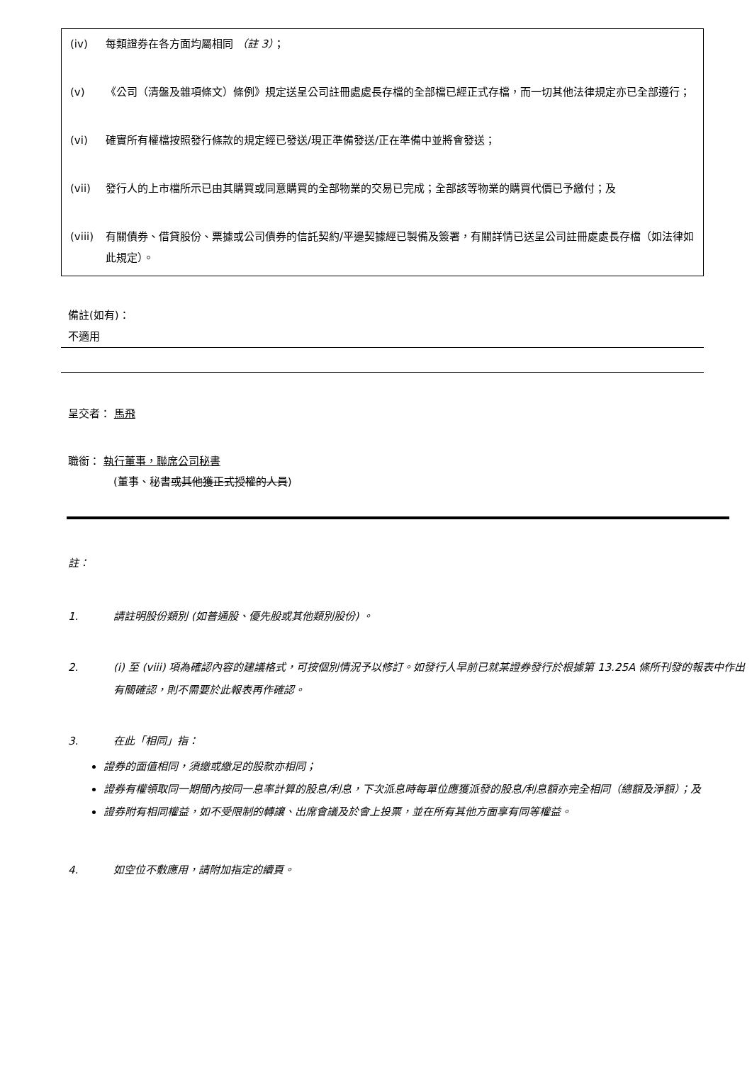(iv) 每類證券在各方面均屬相同 （註 3）；
(v) 《公司（清盤及雜項條文）條例》規定送呈公司註冊處處長存檔的全部檔已經正式存檔，而一切其他法律規定亦已全部遵行；
(vi) 確實所有權檔按照發行條款的規定經已發送/現正準備發送/正在準備中並將會發送；
(vii) 發行人的上市檔所示已由其購買或同意購買的全部物業的交易已完成；全部該等物業的購買代價已予繳付；及
(viii) 有關債券、借貸股份、票據或公司債券的信託契約/平邊契據經已製備及簽署，有關詳情已送呈公司註冊處處長存檔（如法律如此規定）。
備註(如有)：
不適用
呈交者： 馬飛
職銜： 執行董事，聯席公司秘書
(董事、秘書或其他獲正式授權的人員)
註：
1. 請註明股份類別 (如普通股、優先股或其他類別股份) 。
2. (i) 至 (viii) 項為確認內容的建議格式，可按個別情況予以修訂。如發行人早前已就某證券發行於根據第 13.25A 條所刊發的報表中作出有關確認，則不需要於此報表再作確認。
3. 在此「相同」指：
證券的面值相同，須繳或繳足的股款亦相同；
證券有權領取同一期間內按同一息率計算的股息/利息，下次派息時每單位應獲派發的股息/利息額亦完全相同（總額及淨額）；及
證券附有相同權益，如不受限制的轉讓、出席會議及於會上投票，並在所有其他方面享有同等權益。
4. 如空位不敷應用，請附加指定的續頁。